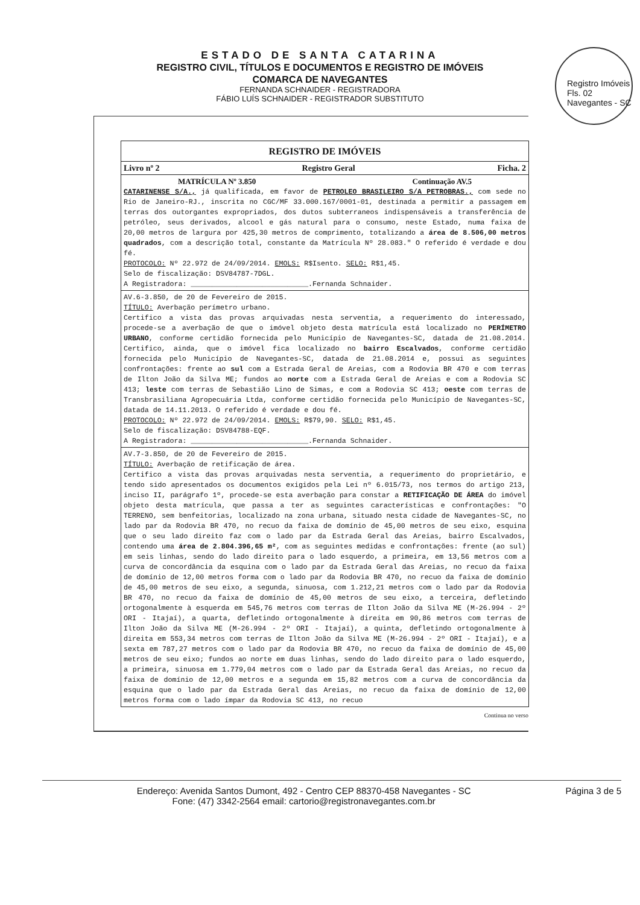Registro Imóveis
Fls. 02
Navegantes - SC
ESTADO DE SANTA CATARINA
REGISTRO CIVIL, TÍTULOS E DOCUMENTOS E REGISTRO DE IMÓVEIS
COMARCA DE NAVEGANTES
FERNANDA SCHNAIDER - REGISTRADORA
FÁBIO LUÍS SCHNAIDER - REGISTRADOR SUBSTITUTO
REGISTRO DE IMÓVEIS
Livro nº 2 Registro Geral Ficha. 2
MATRÍCULA Nº 3.850 Continuação AV.5
CATARINENSE S/A., já qualificada, em favor de PETROLEO BRASILEIRO S/A PETROBRAS., com sede no Rio de Janeiro-RJ., inscrita no CGC/MF 33.000.167/0001-01, destinada a permitir a passagem em terras dos outorgantes expropriados, dos dutos subterraneos indispensáveis a transferência de petróleo, seus derivados, alcool e gás natural para o consumo, neste Estado, numa faixa de 20,00 metros de largura por 425,30 metros de comprimento, totalizando a área de 8.506,00 metros quadrados, com a descrição total, constante da Matrícula Nº 28.083." O referido é verdade e dou fé.
PROTOCOLO: Nº 22.972 de 24/09/2014. EMOLS: R$Isento. SELO: R$1,45.
Selo de fiscalização: DSV84787-7DGL.
A Registradora: ____________________________.Fernanda Schnaider.
AV.6-3.850, de 20 de Fevereiro de 2015.
TÍTULO: Averbação perímetro urbano.
Certifico a vista das provas arquivadas nesta serventia, a requerimento do interessado, procede-se a averbação de que o imóvel objeto desta matrícula está localizado no PERÍMETRO URBANO, conforme certidão fornecida pelo Município de Navegantes-SC, datada de 21.08.2014. Certifico, ainda, que o imóvel fica localizado no bairro Escalvados, conforme certidão fornecida pelo Município de Navegantes-SC, datada de 21.08.2014 e, possui as seguintes confrontações: frente ao sul com a Estrada Geral de Areias, com a Rodovia BR 470 e com terras de Ilton João da Silva ME; fundos ao norte com a Estrada Geral de Areias e com a Rodovia SC 413; leste com terras de Sebastião Lino de Simas, e com a Rodovia SC 413; oeste com terras de Transbrasiliana Agropecuária Ltda, conforme certidão fornecida pelo Município de Navegantes-SC, datada de 14.11.2013. O referido é verdade e dou fé.
PROTOCOLO: Nº 22.972 de 24/09/2014. EMOLS: R$79,90. SELO: R$1,45.
Selo de fiscalização: DSV84788-EQF.
A Registradora: ____________________________.Fernanda Schnaider.
AV.7-3.850, de 20 de Fevereiro de 2015.
TÍTULO: Averbação de retificação de área.
Certifico a vista das provas arquivadas nesta serventia, a requerimento do proprietário, e tendo sido apresentados os documentos exigidos pela Lei nº 6.015/73, nos termos do artigo 213, inciso II, parágrafo 1º, procede-se esta averbação para constar a RETIFICAÇÃO DE ÁREA do imóvel objeto desta matrícula, que passa a ter as seguintes características e confrontações: "O TERRENO, sem benfeitorias, localizado na zona urbana, situado nesta cidade de Navegantes-SC, no lado par da Rodovia BR 470, no recuo da faixa de domínio de 45,00 metros de seu eixo, esquina que o seu lado direito faz com o lado par da Estrada Geral das Areias, bairro Escalvados, contendo uma área de 2.804.396,65 m², com as seguintes medidas e confrontações: frente (ao sul) em seis linhas, sendo do lado direito para o lado esquerdo, a primeira, em 13,56 metros com a curva de concordância da esquina com o lado par da Estrada Geral das Areias, no recuo da faixa de domínio de 12,00 metros forma com o lado par da Rodovia BR 470, no recuo da faixa de domínio de 45,00 metros de seu eixo, a segunda, sinuosa, com 1.212,21 metros com o lado par da Rodovia BR 470, no recuo da faixa de domínio de 45,00 metros de seu eixo, a terceira, defletindo ortogonalmente à esquerda em 545,76 metros com terras de Ilton João da Silva ME (M-26.994 - 2º ORI - Itajaí), a quarta, defletindo ortogonalmente à direita em 90,86 metros com terras de Ilton João da Silva ME (M-26.994 - 2º ORI - Itajaí), a quinta, defletindo ortogonalmente à direita em 553,34 metros com terras de Ilton João da Silva ME (M-26.994 - 2º ORI - Itajaí), e a sexta em 787,27 metros com o lado par da Rodovia BR 470, no recuo da faixa de domínio de 45,00 metros de seu eixo; fundos ao norte em duas linhas, sendo do lado direito para o lado esquerdo, a primeira, sinuosa em 1.779,04 metros com o lado par da Estrada Geral das Areias, no recuo da faixa de domínio de 12,00 metros e a segunda em 15,82 metros com a curva de concordância da esquina que o lado par da Estrada Geral das Areias, no recuo da faixa de domínio de 12,00 metros forma com o lado ímpar da Rodovia SC 413, no recuo
Continua no verso
Endereço: Avenida Santos Dumont, 492 - Centro CEP 88370-458 Navegantes - SC
Fone: (47) 3342-2564 email: cartorio@registronavegantes.com.br
Página 3 de 5